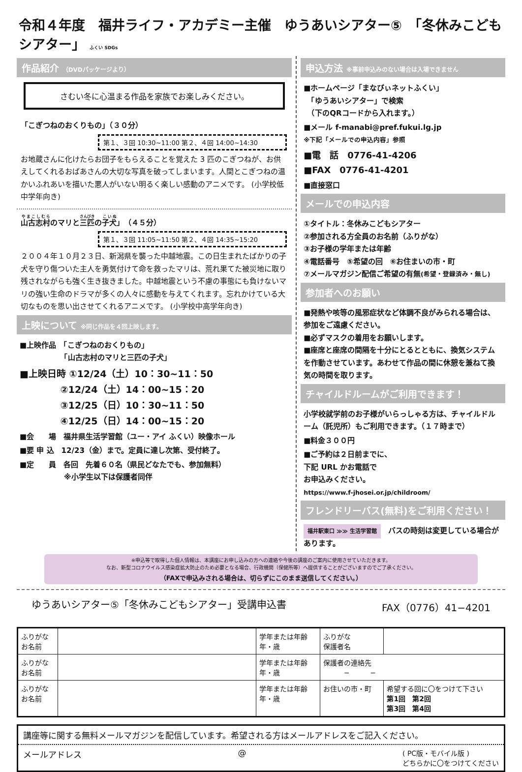令和４年度　福井ライフ・アカデミー主催　ゆうあいシアター⑤　「冬休みこどもシアター」 ふくい SDGs
作品紹介 （DVDパッケージより）
さむい冬に心温まる作品を家族でお楽しみください。
「こぎつねのおくりもの」（３０分）
第１、３回 10:30~11:00 第２、４回 14:00~14:30
お地蔵さんに化けたらお団子をもらえることを覚えた 3 匹のこぎつねが、お供えしてくれるおばあさんの大切な写真を破ってしまいます。人間とこぎつねの温かいふれあいを描いた悪人がいない明るく楽しい感動のアニメです。 (小学校低中学年向き)
山古志村のマリと三匹の子犬」（４５分）
第１、３回 11:05~11:50 第２、４回 14:35~15:20
２００４年１０月２３日、新潟県を襲った中越地震。この日生まれたばかりの子犬を守り傷ついた主人を勇気付けて命を救ったマリは、荒れ果てた被災地に取り残されながらも強く生き抜きました。中越地震という不慮の事態にも負けないマリの強い生命のドラマが多くの人々に感動を与えてくれます。忘れかけている大切なものを思い出させてくれるアニメです。 (小学校中高学年向き)
上映について ※同じ作品を４回上映します。
■上映作品　「こぎつねのおくりもの」
　　　　　　「山古志村のマリと三匹の子犬」
■上映日時 ①12/24（土）10：30~11：50
　　　　 ②12/24（土）14：00~15：20
　　　　 ③12/25（日）10：30~11：50
　　　　 ④12/25（日）14：00~15：20
■会　　場　福井県生活学習館（ユー・アイ ふくい）映像ホール
■要 申 込　12/23（金）まで。定員に達し次第、受付終了。
■定　　員　各回　先着６０名（県民どなたでも、参加無料）
　　　　　　※小学生以下は保護者同伴
申込方法 ※事前申込みのない場合は入場できません
■ホームページ「まなびぃネットふくい」
　「ゆうあいシアター」で検索
　（下のQRコードから入れます。）
■メール f-manabi@pref.fukui.lg.jp
※下記「メールでの申込内容」参照
■電　話　0776-41-4206
■FAX　0776-41-4201
■直接窓口
メールでの申込内容
①タイトル：冬休みこどもシアター
②参加される方全員のお名前（ふりがな）
③お子様の学年または年齢
④電話番号　⑤希望の回　⑥お住まいの市・町
⑦メールマガジン配信ご希望の有無(希望・登録済み・無し)
参加者へのお願い
■発熱や咳等の風邪症状など体調不良がみられる場合は、参加をご遠慮ください。
■必ずマスクの着用をお願いします。
■座席と座席の間隔を十分にとるとともに、換気システムを作動させています。あわせて作品の間に休憩を兼ねて換気の時間を取ります。
チャイルドルームがご利用できます！
小学校就学前のお子様がいらっしゃる方は、チャイルドルーム（託児所）もご利用できます。（１７時まで）
■料金３００円
■ご予約は２日前までに、
下記 URL かお電話で
お申込みください。
https://www.f-jhosei.or.jp/childroom/
フレンドリーバス(無料)をご利用ください！
福井駅東口 ≫≫ 生活学習館　バスの時刻は変更している場合があります。
※申込等で取得した個人情報は、本講座にお申し込みの方への連絡や今後の講座のご案内に使用させていただきます。
なお、新型コロナウイルス感染症拡大防止のため必要となる場合、行政機関（保健所等）へ提供することがございますのでご了承ください。
（FAXで申込みされる場合は、切らずにこのまま送信してください。）
ゆうあいシアター⑤「冬休みこどもシアター」受講申込書 FAX（0776）41−4201
| ふりがな お名前 | | 学年または年齢 年・歳 | ふりがな 保護者名 | | |
| ふりがな お名前 | | 学年または年齢 年・歳 | 保護者の連絡先 − − | | |
| ふりがな お名前 | | 学年または年齢 年・歳 | お住いの市・町 | | 希望する回に〇をつけて下さい 第1回 第2回 第3回 第4回 |
講座等に関する無料メールマガジンを配信しています。希望される方はメールアドレスをご記入ください。
メールアドレス @ ( PC版・モバイル版 )
どちらかに〇をつけてください